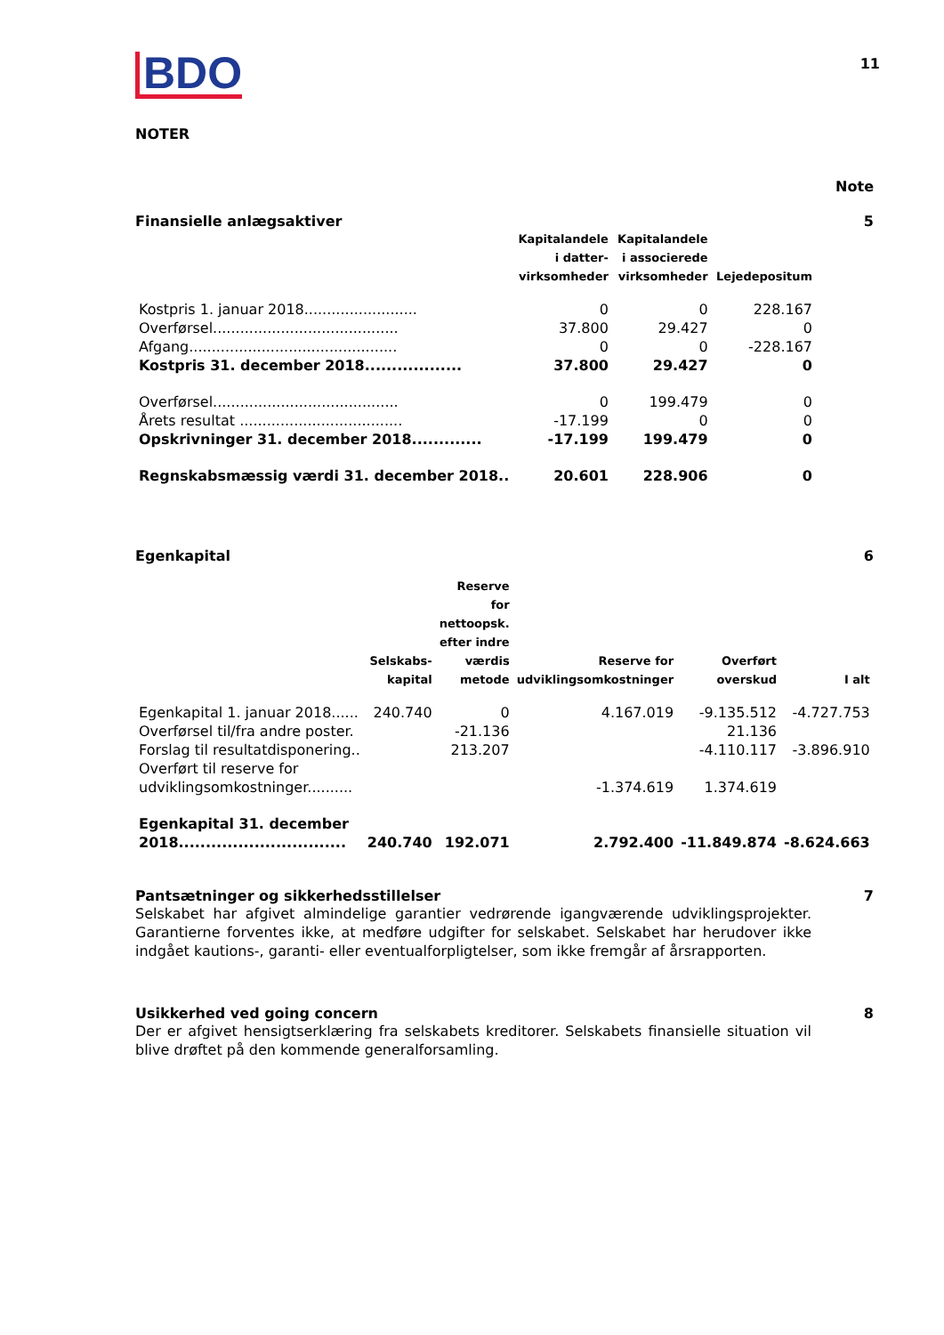11
BDO
NOTER
Note
Finansielle anlægsaktiver 5
| | Kapitalandele i datter-virksomheder | Kapitalandele i associerede virksomheder | Lejedepositum |
| --- | --- | --- | --- |
| Kostpris 1. januar 2018......................... | 0 | 0 | 228.167 |
| Overførsel......................................... | 37.800 | 29.427 | 0 |
| Afgang.............................................. | 0 | 0 | -228.167 |
| Kostpris 31. december 2018.................. | 37.800 | 29.427 | 0 |
| Overførsel......................................... | 0 | 199.479 | 0 |
| Årets resultat .................................... | -17.199 | 0 | 0 |
| Opskrivninger 31. december 2018............. | -17.199 | 199.479 | 0 |
| Regnskabsmæssig værdi 31. december 2018.. | 20.601 | 228.906 | 0 |
Egenkapital 6
| | Selskabs-kapital | Reserve for nettoopsk. efter indre værdis metode | Reserve for udviklingsomkostninger | Overført overskud | I alt |
| --- | --- | --- | --- | --- | --- |
| Egenkapital 1. januar 2018...... | 240.740 | 0 | 4.167.019 | -9.135.512 | -4.727.753 |
| Overførsel til/fra andre poster. | | -21.136 | | 21.136 | |
| Forslag til resultatdisponering.. | | 213.207 | | -4.110.117 | -3.896.910 |
| Overført til reserve for udviklingsomkostninger.......... | | | -1.374.619 | 1.374.619 | |
| Egenkapital 31. december 2018............................... | 240.740 | 192.071 | 2.792.400 | -11.849.874 | -8.624.663 |
Pantsætninger og sikkerhedsstillelser 7
Selskabet har afgivet almindelige garantier vedrørende igangværende udviklingsprojekter. Garantierne forventes ikke, at medføre udgifter for selskabet. Selskabet har herudover ikke indgået kautions-, garanti- eller eventualforpligtelser, som ikke fremgår af årsrapporten.
Usikkerhed ved going concern 8
Der er afgivet hensigtserklæring fra selskabets kreditorer. Selskabets finansielle situation vil blive drøftet på den kommende generalforsamling.